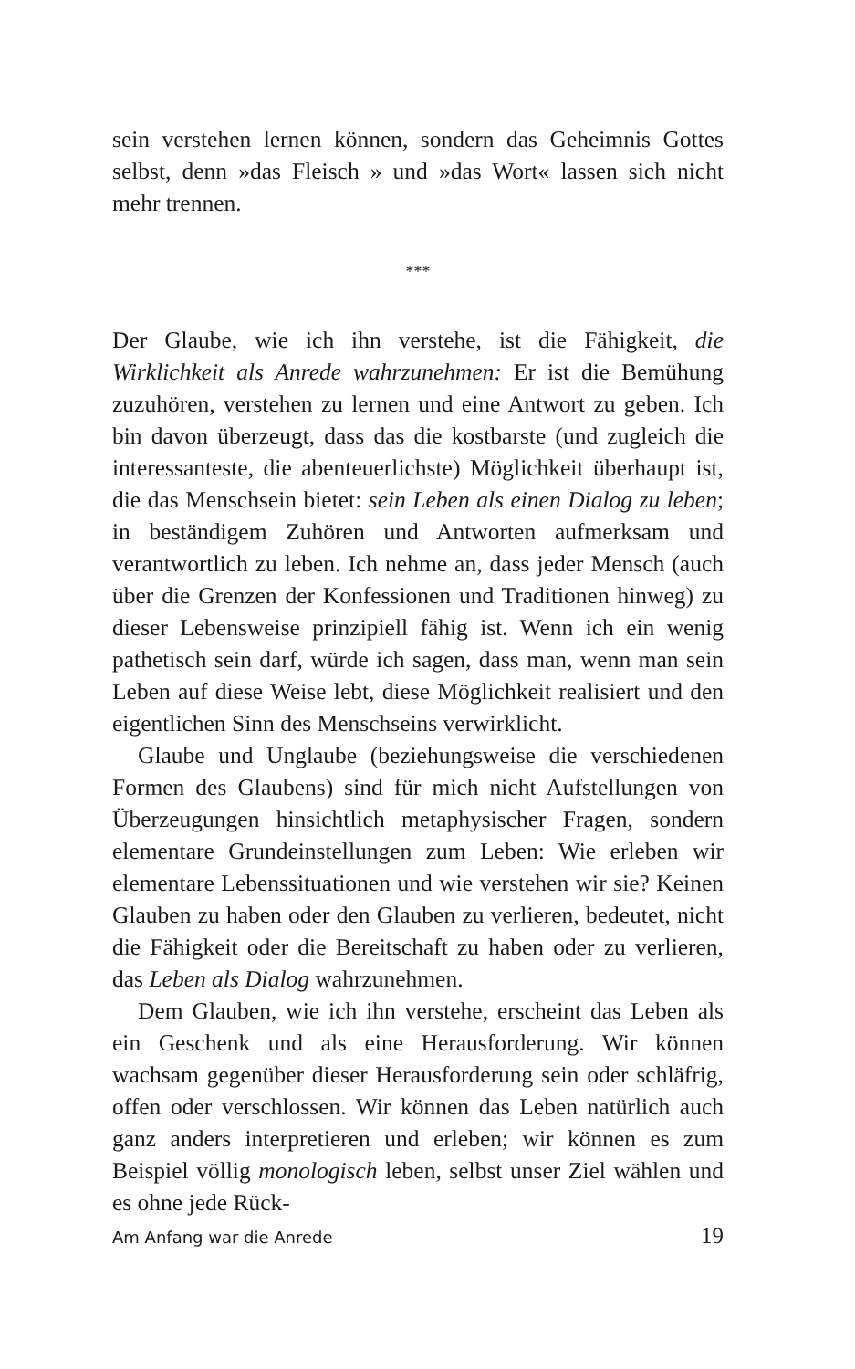sein verstehen lernen können, sondern das Geheimnis Gottes selbst, denn »das Fleisch » und »das Wort« lassen sich nicht mehr trennen.
***
Der Glaube, wie ich ihn verstehe, ist die Fähigkeit, die Wirklichkeit als Anrede wahrzunehmen: Er ist die Bemühung zuzuhören, verstehen zu lernen und eine Antwort zu geben. Ich bin davon überzeugt, dass das die kostbarste (und zugleich die interessanteste, die abenteuerlichste) Möglichkeit überhaupt ist, die das Menschsein bietet: sein Leben als einen Dialog zu leben; in beständigem Zuhören und Antworten aufmerksam und verantwortlich zu leben. Ich nehme an, dass jeder Mensch (auch über die Grenzen der Konfessionen und Traditionen hinweg) zu dieser Lebensweise prinzipiell fähig ist. Wenn ich ein wenig pathetisch sein darf, würde ich sagen, dass man, wenn man sein Leben auf diese Weise lebt, diese Möglichkeit realisiert und den eigentlichen Sinn des Menschseins verwirklicht.
Glaube und Unglaube (beziehungsweise die verschiedenen Formen des Glaubens) sind für mich nicht Aufstellungen von Überzeugungen hinsichtlich metaphysischer Fragen, sondern elementare Grundeinstellungen zum Leben: Wie erleben wir elementare Lebenssituationen und wie verstehen wir sie? Keinen Glauben zu haben oder den Glauben zu verlieren, bedeutet, nicht die Fähigkeit oder die Bereitschaft zu haben oder zu verlieren, das Leben als Dialog wahrzunehmen.
Dem Glauben, wie ich ihn verstehe, erscheint das Leben als ein Geschenk und als eine Herausforderung. Wir können wachsam gegenüber dieser Herausforderung sein oder schläfrig, offen oder verschlossen. Wir können das Leben natürlich auch ganz anders interpretieren und erleben; wir können es zum Beispiel völlig monologisch leben, selbst unser Ziel wählen und es ohne jede Rück-
Am Anfang war die Anrede 19